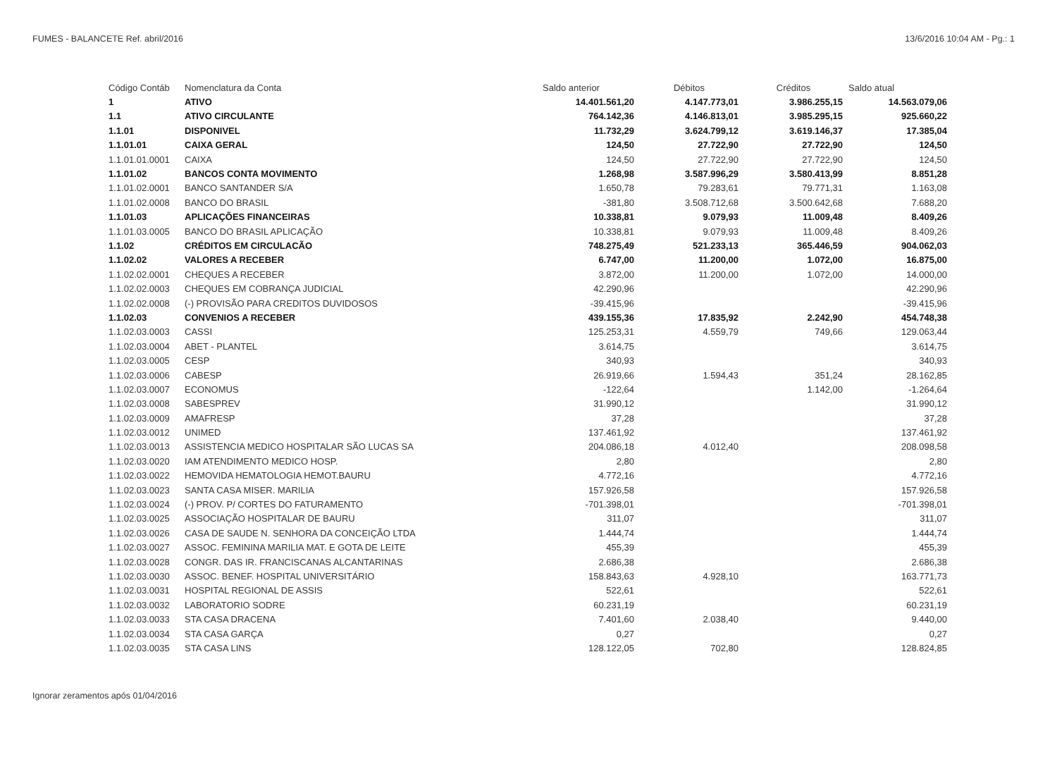FUMES - BALANCETE Ref. abril/2016 13/6/2016 10:04 AM - Pg.: 1
| Código Contáb | Nomenclatura da Conta | Saldo anterior | Débitos | Créditos | Saldo atual |
| --- | --- | --- | --- | --- | --- |
| 1 | ATIVO | 14.401.561,20 | 4.147.773,01 | 3.986.255,15 | 14.563.079,06 |
| 1.1 | ATIVO CIRCULANTE | 764.142,36 | 4.146.813,01 | 3.985.295,15 | 925.660,22 |
| 1.1.01 | DISPONIVEL | 11.732,29 | 3.624.799,12 | 3.619.146,37 | 17.385,04 |
| 1.1.01.01 | CAIXA GERAL | 124,50 | 27.722,90 | 27.722,90 | 124,50 |
| 1.1.01.01.0001 | CAIXA | 124,50 | 27.722,90 | 27.722,90 | 124,50 |
| 1.1.01.02 | BANCOS CONTA MOVIMENTO | 1.268,98 | 3.587.996,29 | 3.580.413,99 | 8.851,28 |
| 1.1.01.02.0001 | BANCO SANTANDER S/A | 1.650,78 | 79.283,61 | 79.771,31 | 1.163,08 |
| 1.1.01.02.0008 | BANCO DO BRASIL | -381,80 | 3.508.712,68 | 3.500.642,68 | 7.688,20 |
| 1.1.01.03 | APLICAÇÕES FINANCEIRAS | 10.338,81 | 9.079,93 | 11.009,48 | 8.409,26 |
| 1.1.01.03.0005 | BANCO DO BRASIL APLICAÇÃO | 10.338,81 | 9.079,93 | 11.009,48 | 8.409,26 |
| 1.1.02 | CRÉDITOS EM CIRCULACÃO | 748.275,49 | 521.233,13 | 365.446,59 | 904.062,03 |
| 1.1.02.02 | VALORES A RECEBER | 6.747,00 | 11.200,00 | 1.072,00 | 16.875,00 |
| 1.1.02.02.0001 | CHEQUES A RECEBER | 3.872,00 | 11.200,00 | 1.072,00 | 14.000,00 |
| 1.1.02.02.0003 | CHEQUES EM COBRANÇA JUDICIAL | 42.290,96 | | | 42.290,96 |
| 1.1.02.02.0008 | (-) PROVISÃO PARA CREDITOS DUVIDOSOS | -39.415,96 | | | -39.415,96 |
| 1.1.02.03 | CONVENIOS A RECEBER | 439.155,36 | 17.835,92 | 2.242,90 | 454.748,38 |
| 1.1.02.03.0003 | CASSI | 125.253,31 | 4.559,79 | 749,66 | 129.063,44 |
| 1.1.02.03.0004 | ABET - PLANTEL | 3.614,75 | | | 3.614,75 |
| 1.1.02.03.0005 | CESP | 340,93 | | | 340,93 |
| 1.1.02.03.0006 | CABESP | 26.919,66 | 1.594,43 | 351,24 | 28.162,85 |
| 1.1.02.03.0007 | ECONOMUS | -122,64 | | 1.142,00 | -1.264,64 |
| 1.1.02.03.0008 | SABESPREV | 31.990,12 | | | 31.990,12 |
| 1.1.02.03.0009 | AMAFRESP | 37,28 | | | 37,28 |
| 1.1.02.03.0012 | UNIMED | 137.461,92 | | | 137.461,92 |
| 1.1.02.03.0013 | ASSISTENCIA MEDICO HOSPITALAR SÃO LUCAS SA | 204.086,18 | 4.012,40 | | 208.098,58 |
| 1.1.02.03.0020 | IAM ATENDIMENTO MEDICO HOSP. | 2,80 | | | 2,80 |
| 1.1.02.03.0022 | HEMOVIDA HEMATOLOGIA HEMOT.BAURU | 4.772,16 | | | 4.772,16 |
| 1.1.02.03.0023 | SANTA CASA MISER. MARILIA | 157.926,58 | | | 157.926,58 |
| 1.1.02.03.0024 | (-) PROV. P/ CORTES DO FATURAMENTO | -701.398,01 | | | -701.398,01 |
| 1.1.02.03.0025 | ASSOCIAÇÃO HOSPITALAR DE BAURU | 311,07 | | | 311,07 |
| 1.1.02.03.0026 | CASA DE SAUDE N. SENHORA DA CONCEIÇÃO LTDA | 1.444,74 | | | 1.444,74 |
| 1.1.02.03.0027 | ASSOC. FEMININA MARILIA MAT. E GOTA DE LEITE | 455,39 | | | 455,39 |
| 1.1.02.03.0028 | CONGR. DAS IR. FRANCISCANAS ALCANTARINAS | 2.686,38 | | | 2.686,38 |
| 1.1.02.03.0030 | ASSOC. BENEF. HOSPITAL UNIVERSITÁRIO | 158.843,63 | 4.928,10 | | 163.771,73 |
| 1.1.02.03.0031 | HOSPITAL REGIONAL DE ASSIS | 522,61 | | | 522,61 |
| 1.1.02.03.0032 | LABORATORIO SODRE | 60.231,19 | | | 60.231,19 |
| 1.1.02.03.0033 | STA CASA DRACENA | 7.401,60 | 2.038,40 | | 9.440,00 |
| 1.1.02.03.0034 | STA CASA GARÇA | 0,27 | | | 0,27 |
| 1.1.02.03.0035 | STA CASA LINS | 128.122,05 | 702,80 | | 128.824,85 |
Ignorar zeramentos após 01/04/2016